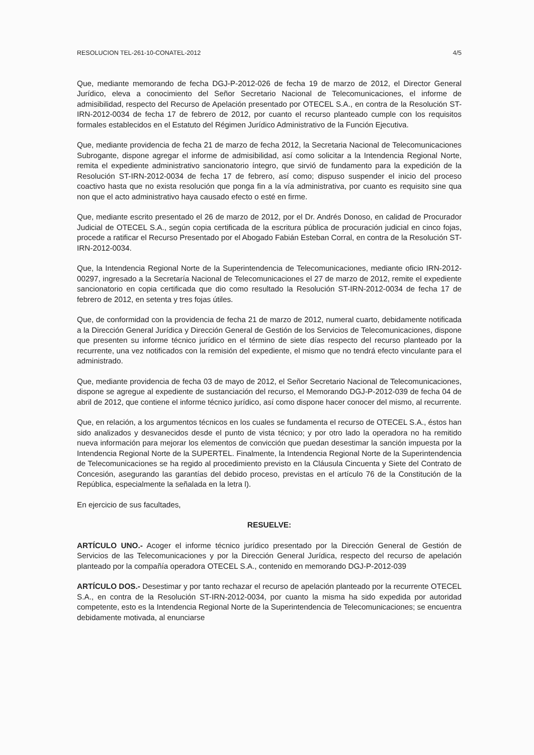RESOLUCION TEL-261-10-CONATEL-2012 4/5
Que, mediante memorando de fecha DGJ-P-2012-026 de fecha 19 de marzo de 2012, el Director General Jurídico, eleva a conocimiento del Señor Secretario Nacional de Telecomunicaciones, el informe de admisibilidad, respecto del Recurso de Apelación presentado por OTECEL S.A., en contra de la Resolución ST-IRN-2012-0034 de fecha 17 de febrero de 2012, por cuanto el recurso planteado cumple con los requisitos formales establecidos en el Estatuto del Régimen Jurídico Administrativo de la Función Ejecutiva.
Que, mediante providencia de fecha 21 de marzo de fecha 2012, la Secretaria Nacional de Telecomunicaciones Subrogante, dispone agregar el informe de admisibilidad, así como solicitar a la Intendencia Regional Norte, remita el expediente administrativo sancionatorio íntegro, que sirvió de fundamento para la expedición de la Resolución ST-IRN-2012-0034 de fecha 17 de febrero, así como; dispuso suspender el inicio del proceso coactivo hasta que no exista resolución que ponga fin a la vía administrativa, por cuanto es requisito sine qua non que el acto administrativo haya causado efecto o esté en firme.
Que, mediante escrito presentado el 26 de marzo de 2012, por el Dr. Andrés Donoso, en calidad de Procurador Judicial de OTECEL S.A., según copia certificada de la escritura pública de procuración judicial en cinco fojas, procede a ratificar el Recurso Presentado por el Abogado Fabián Esteban Corral, en contra de la Resolución ST-IRN-2012-0034.
Que, la Intendencia Regional Norte de la Superintendencia de Telecomunicaciones, mediante oficio IRN-2012-00297, ingresado a la Secretaría Nacional de Telecomunicaciones el 27 de marzo de 2012, remite el expediente sancionatorio en copia certificada que dio como resultado la Resolución ST-IRN-2012-0034 de fecha 17 de febrero de 2012, en setenta y tres fojas útiles.
Que, de conformidad con la providencia de fecha 21 de marzo de 2012, numeral cuarto, debidamente notificada a la Dirección General Jurídica y Dirección General de Gestión de los Servicios de Telecomunicaciones, dispone que presenten su informe técnico jurídico en el término de siete días respecto del recurso planteado por la recurrente, una vez notificados con la remisión del expediente, el mismo que no tendrá efecto vinculante para el administrado.
Que, mediante providencia de fecha 03 de mayo de 2012, el Señor Secretario Nacional de Telecomunicaciones, dispone se agregue al expediente de sustanciación del recurso, el Memorando DGJ-P-2012-039 de fecha 04 de abril de 2012, que contiene el informe técnico jurídico, así como dispone hacer conocer del mismo, al recurrente.
Que, en relación, a los argumentos técnicos en los cuales se fundamenta el recurso de OTECEL S.A., éstos han sido analizados y desvanecidos desde el punto de vista técnico; y por otro lado la operadora no ha remitido nueva información para mejorar los elementos de convicción que puedan desestimar la sanción impuesta por la Intendencia Regional Norte de la SUPERTEL. Finalmente, la Intendencia Regional Norte de la Superintendencia de Telecomunicaciones se ha regido al procedimiento previsto en la Cláusula Cincuenta y Siete del Contrato de Concesión, asegurando las garantías del debido proceso, previstas en el artículo 76 de la Constitución de la República, especialmente la señalada en la letra l).
En ejercicio de sus facultades,
RESUELVE:
ARTÍCULO UNO.- Acoger el informe técnico jurídico presentado por la Dirección General de Gestión de Servicios de las Telecomunicaciones y por la Dirección General Jurídica, respecto del recurso de apelación planteado por la compañía operadora OTECEL S.A., contenido en memorando DGJ-P-2012-039
ARTÍCULO DOS.- Desestimar y por tanto rechazar el recurso de apelación planteado por la recurrente OTECEL S.A., en contra de la Resolución ST-IRN-2012-0034, por cuanto la misma ha sido expedida por autoridad competente, esto es la Intendencia Regional Norte de la Superintendencia de Telecomunicaciones; se encuentra debidamente motivada, al enunciarse